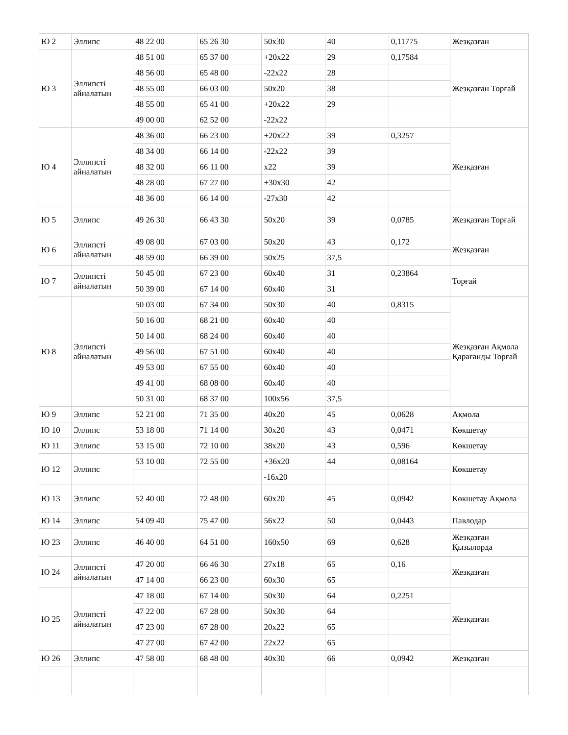| Ю 2 | Эллипс | 48 22 00 | 65 26 30 | 50x30 | 40 | 0,11775 | Жезқазған |
| Ю 3 | Эллипсті айналатын | 48 51 00 | 65 37 00 | +20x22 | 29 | 0,17584 | Жезқазған Торғай |
| | | 48 56 00 | 65 48 00 | -22x22 | 28 | | |
| | | 48 55 00 | 66 03 00 | 50x20 | 38 | | |
| | | 48 55 00 | 65 41 00 | +20x22 | 29 | | |
| | | 49 00 00 | 62 52 00 | -22x22 | | | |
| Ю 4 | Эллипсті айналатын | 48 36 00 | 66 23 00 | +20x22 | 39 | 0,3257 | Жезқазған |
| | | 48 34 00 | 66 14 00 | -22x22 | 39 | | |
| | | 48 32 00 | 66 11 00 | x22 | 39 | | |
| | | 48 28 00 | 67 27 00 | +30x30 | 42 | | |
| | | 48 36 00 | 66 14 00 | -27x30 | 42 | | |
| Ю 5 | Эллипс | 49 26 30 | 66 43 30 | 50x20 | 39 | 0,0785 | Жезқазған Торғай |
| Ю 6 | Эллипсті айналатын | 49 08 00 | 67 03 00 | 50x20 | 43 | 0,172 | Жезқазған |
| | | 48 59 00 | 66 39 00 | 50x25 | 37,5 | | |
| Ю 7 | Эллипсті айналатын | 50 45 00 | 67 23 00 | 60x40 | 31 | 0,23864 | Торғай |
| | | 50 39 00 | 67 14 00 | 60x40 | 31 | | |
| Ю 8 | Эллипсті айналатын | 50 03 00 | 67 34 00 | 50x30 | 40 | 0,8315 | Жезқазған Ақмола Қарағанды Торғай |
| | | 50 16 00 | 68 21 00 | 60x40 | 40 | | |
| | | 50 14 00 | 68 24 00 | 60x40 | 40 | | |
| | | 49 56 00 | 67 51 00 | 60x40 | 40 | | |
| | | 49 53 00 | 67 55 00 | 60x40 | 40 | | |
| | | 49 41 00 | 68 08 00 | 60x40 | 40 | | |
| | | 50 31 00 | 68 37 00 | 100x56 | 37,5 | | |
| Ю 9 | Эллипс | 52 21 00 | 71 35 00 | 40x20 | 45 | 0,0628 | Ақмола |
| Ю 10 | Эллипс | 53 18 00 | 71 14 00 | 30x20 | 43 | 0,0471 | Көкшетау |
| Ю 11 | Эллипс | 53 15 00 | 72 10 00 | 38x20 | 43 | 0,596 | Көкшетау |
| Ю 12 | Эллипс | 53 10 00 | 72 55 00 | +36x20 | 44 | 0,08164 | Көкшетау |
| | | | | -16x20 | | | |
| Ю 13 | Эллипс | 52 40 00 | 72 48 00 | 60x20 | 45 | 0,0942 | Көкшетау Ақмола |
| Ю 14 | Эллипс | 54 09 40 | 75 47 00 | 56x22 | 50 | 0,0443 | Павлодар |
| Ю 23 | Эллипс | 46 40 00 | 64 51 00 | 160x50 | 69 | 0,628 | Жезқазған Қызылорда |
| Ю 24 | Эллипсті айналатын | 47 20 00 | 66 46 30 | 27x18 | 65 | 0,16 | Жезқазған |
| | | 47 14 00 | 66 23 00 | 60x30 | 65 | | |
| Ю 25 | Эллипсті айналатын | 47 18 00 | 67 14 00 | 50x30 | 64 | 0,2251 | Жезқазған |
| | | 47 22 00 | 67 28 00 | 50x30 | 64 | | |
| | | 47 23 00 | 67 28 00 | 20x22 | 65 | | |
| | | 47 27 00 | 67 42 00 | 22x22 | 65 | | |
| Ю 26 | Эллипс | 47 58 00 | 68 48 00 | 40x30 | 66 | 0,0942 | Жезқазған |